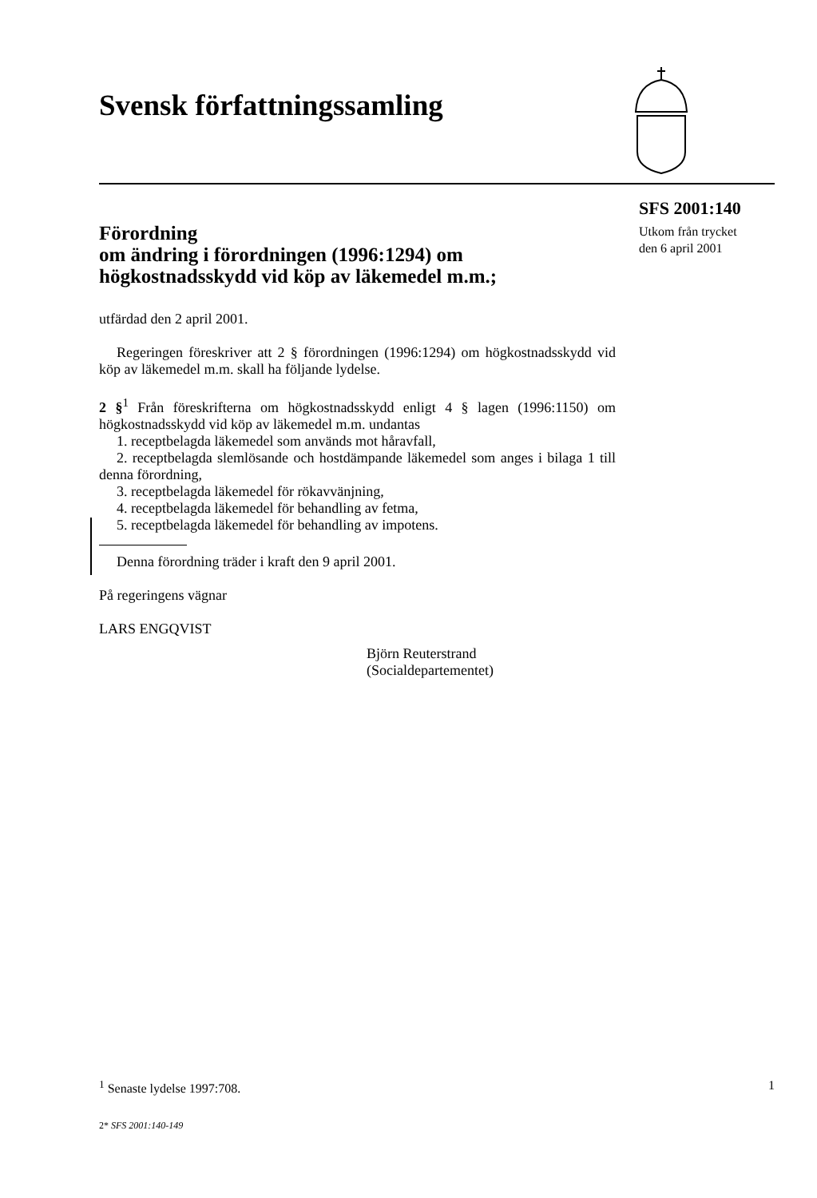Svensk författningssamling
SFS 2001:140
Utkom från trycket
den 6 april 2001
Förordning
om ändring i förordningen (1996:1294) om högkostnadsskydd vid köp av läkemedel m.m.;
utfärdad den 2 april 2001.
Regeringen föreskriver att 2 § förordningen (1996:1294) om högkost­nadsskydd vid köp av läkemedel m.m. skall ha följande lydelse.
2 §<sup>1</sup> Från föreskrifterna om högkostnadsskydd enligt 4 § lagen (1996:1150) om högkostnadsskydd vid köp av läkemedel m.m. undantas
1. receptbelagda läkemedel som används mot håravfall,
2. receptbelagda slemlösande och hostdämpande läkemedel som anges i bilaga 1 till denna förordning,
3. receptbelagda läkemedel för rökavvänjning,
4. receptbelagda läkemedel för behandling av fetma,
5. receptbelagda läkemedel för behandling av impotens.
Denna förordning träder i kraft den 9 april 2001.
På regeringens vägnar
LARS ENGQVIST
Björn Reuterstrand
(Socialdepartementet)
<sup>1</sup> Senaste lydelse 1997:708. 1
2* SFS 2001:140-149